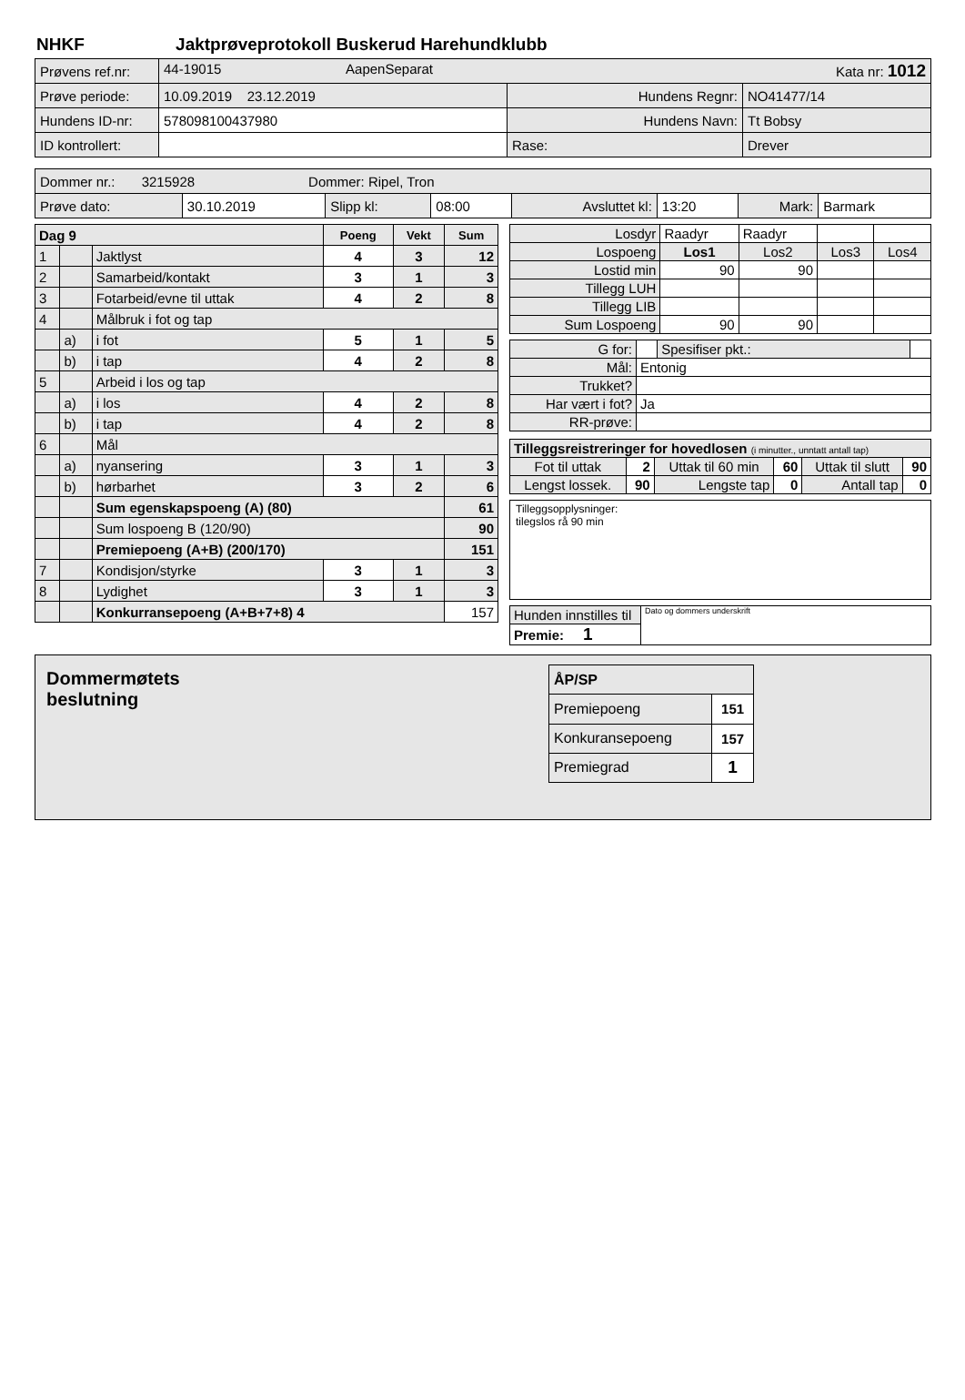NHKF Jaktprøveprotokoll Buskerud Harehundklubb
| Prøvens ref.nr: | 44-19015 AapenSeparat Kata nr: 1012 | | |
| Prøve periode: | 10.09.2019 23.12.2019 | Hundens Regnr: | NO41477/14 |
| Hundens ID-nr: | 578098100437980 | Hundens Navn: | Tt Bobsy |
| ID kontrollert: | | Rase: | Drever |
| Dommer nr.: 3215928 Dommer: Ripel, Tron | | | | | | | |
| Prøve dato: | 30.10.2019 | Slipp kl: | 08:00 | Avsluttet kl: | 13:20 | Mark: | Barmark |
| Dag 9 | | | Poeng | Vekt | Sum |
| 1 | | Jaktlyst | 4 | 3 | 12 |
| 2 | | Samarbeid/kontakt | 3 | 1 | 3 |
| 3 | | Fotarbeid/evne til uttak | 4 | 2 | 8 |
| 4 | | Målbruk i fot og tap | | | |
| | a) | i fot | 5 | 1 | 5 |
| | b) | i tap | 4 | 2 | 8 |
| 5 | | Arbeid i los og tap | | | |
| | a) | i los | 4 | 2 | 8 |
| | b) | i tap | 4 | 2 | 8 |
| 6 | | Mål | | | |
| | a) | nyansering | 3 | 1 | 3 |
| | b) | hørbarhet | 3 | 2 | 6 |
| | | Sum egenskapspoeng (A) (80) | | | 61 |
| | | Sum lospoeng B (120/90) | | | 90 |
| | | Premiepoeng (A+B) (200/170) | | | 151 |
| 7 | | Kondisjon/styrke | 3 | 1 | 3 |
| 8 | | Lydighet | 3 | 1 | 3 |
| | | Konkurransepoeng (A+B+7+8) 4 | | | 157 |
| Losdyr | Raadyr | Raadyr | | |
| Lospoeng | Los1 | Los2 | Los3 | Los4 |
| Lostid min | 90 | 90 | | |
| Tillegg LUH | | | | |
| Tillegg LIB | | | | |
| Sum Lospoeng | 90 | 90 | | |
| G for: | | Spesifiser pkt.: | |
| Mål: | Entonig | | |
| Trukket? | | | |
| Har vært i fot? | Ja | | |
| RR-prøve: | | | |
| Tilleggsreistreringer for hovedlosen (i minutter., unntatt antall tap) | | | | | |
| Fot til uttak | 2 | Uttak til 60 min | 60 | Uttak til slutt | 90 |
| Lengst lossek. | 90 | Lengste tap | 0 | Antall tap | 0 |
Tilleggsopplysninger:
tilegslos rå 90 min
| Hunden innstilles til | Dato og dommers underskrift |
| Premie: 1 | |
Dommermøtets
beslutning
| ÅP/SP | |
| Premiepoeng | 151 |
| Konkuransepoeng | 157 |
| Premiegrad | 1 |